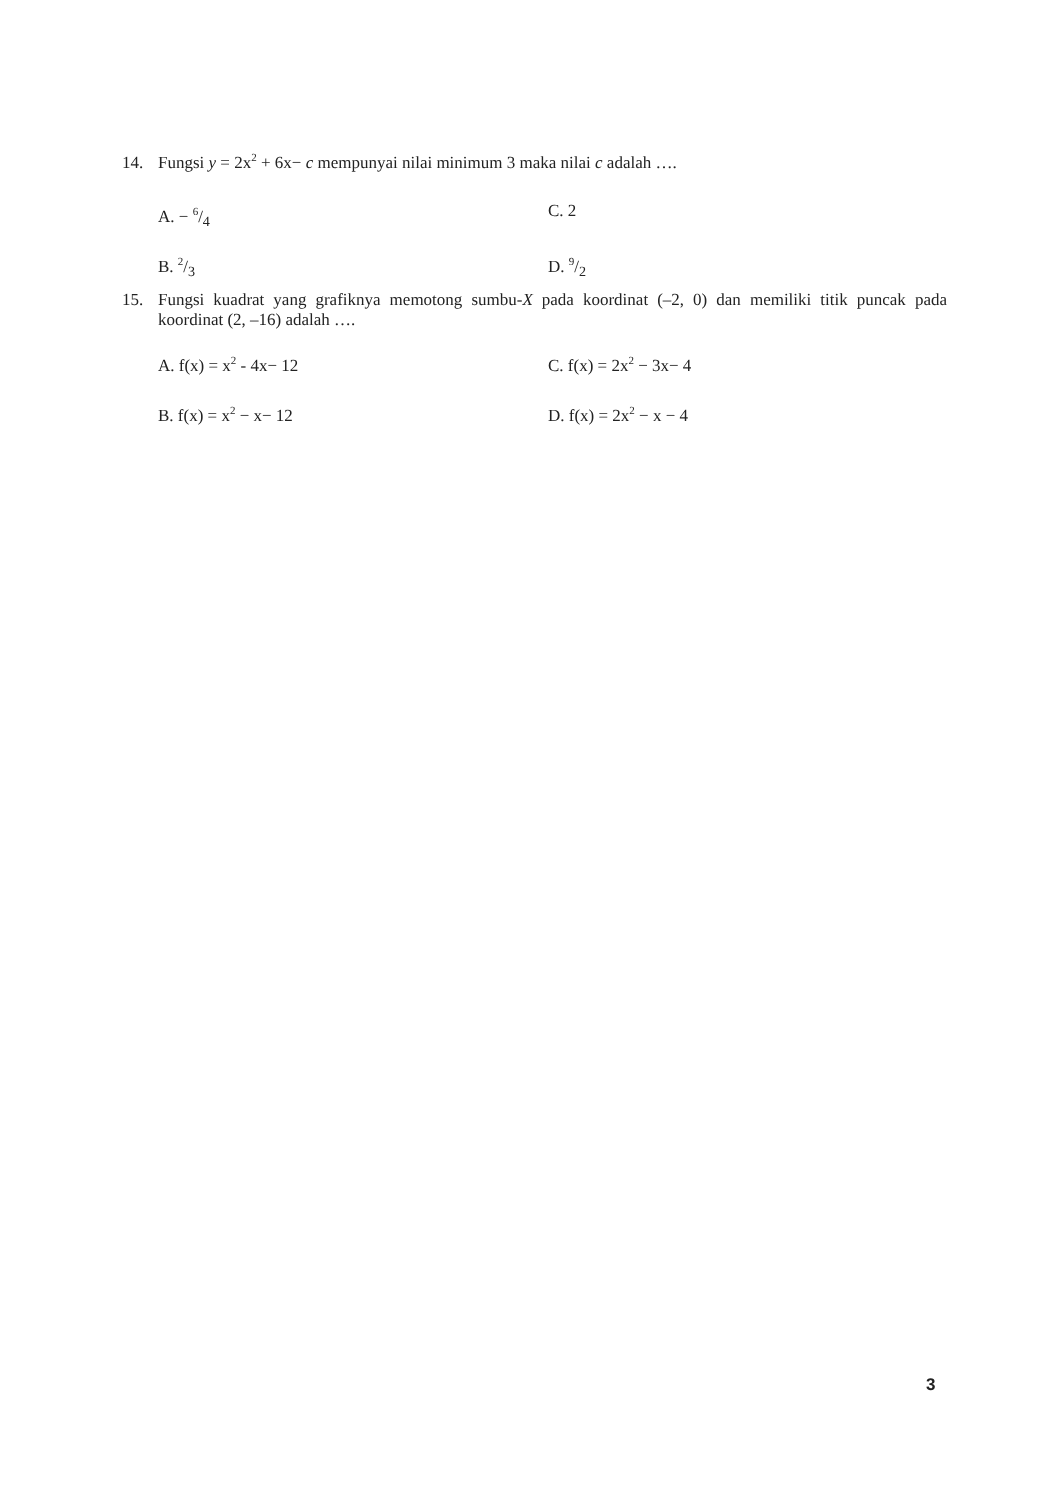14. Fungsi y = 2x<sup>2</sup> + 6x− c mempunyai nilai minimum 3 maka nilai c adalah ….
A. − 6/4
C. 2
B. 2/3
D. 9/2
15. Fungsi kuadrat yang grafiknya memotong sumbu-X pada koordinat (–2, 0) dan memiliki titik puncak pada koordinat (2, –16) adalah ….
A. f(x) = x<sup>2</sup> - 4x− 12
C. f(x) = 2x<sup>2</sup> − 3x− 4
B. f(x) = x<sup>2</sup> − x− 12
D. f(x) = 2x<sup>2</sup> − x − 4
3